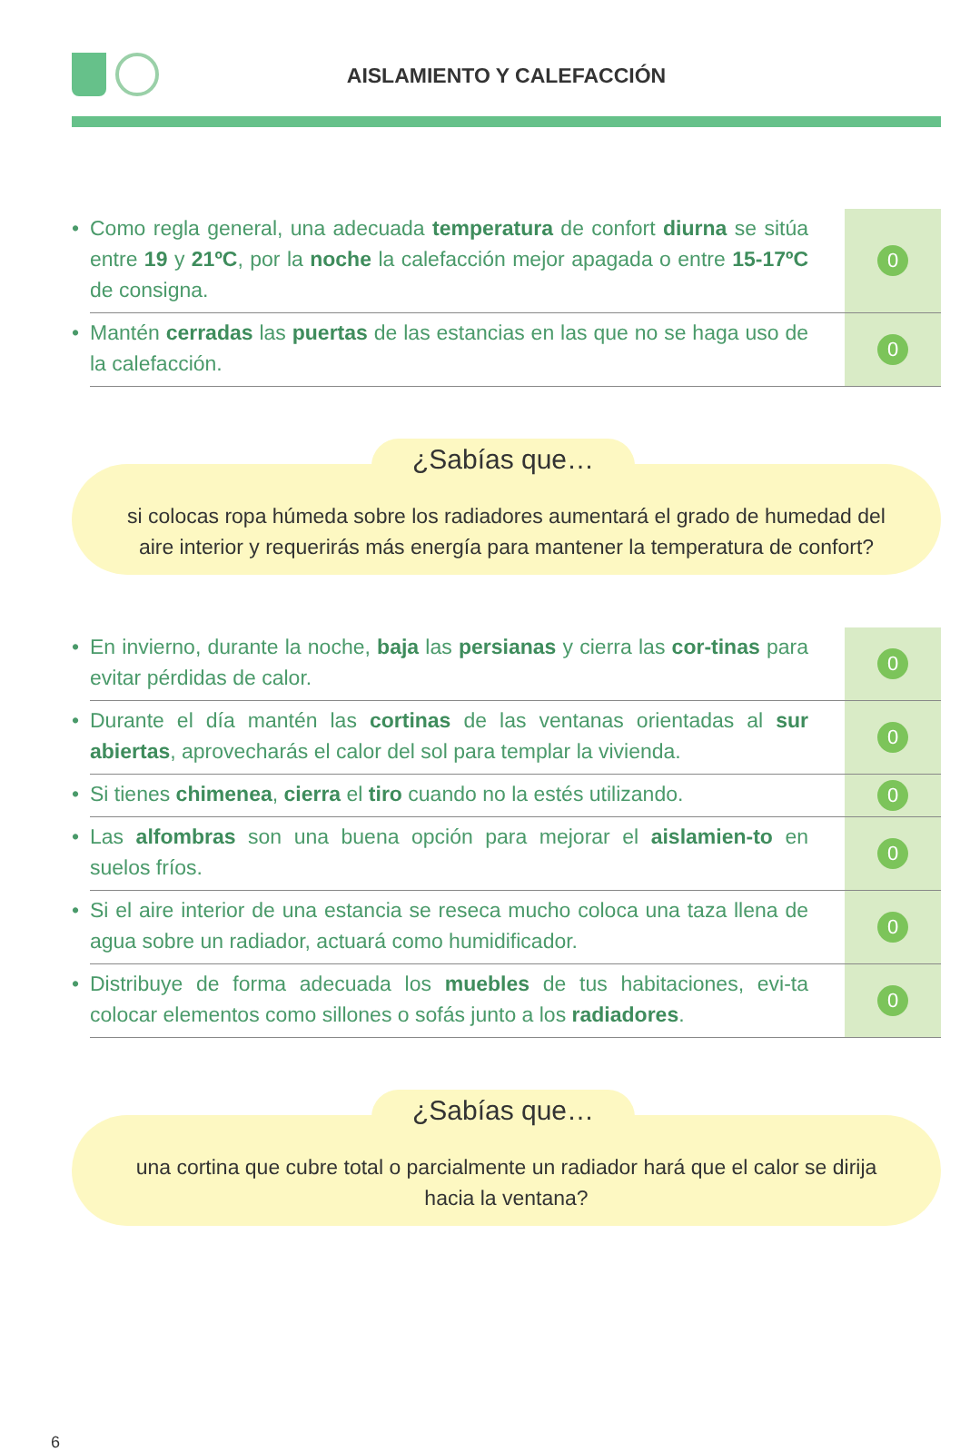AISLAMIENTO Y CALEFACCIÓN
• Como regla general, una adecuada temperatura de confort diurna se sitúa entre 19 y 21ºC, por la noche la calefacción mejor apagada o entre 15-17ºC de consigna.
0
• Mantén cerradas las puertas de las estancias en las que no se haga uso de la calefacción.
0
¿Sabías que…
si colocas ropa húmeda sobre los radiadores aumentará el grado de humedad del aire interior y requerirás más energía para mantener la temperatura de confort?
• En invierno, durante la noche, baja las persianas y cierra las cor-tinas para evitar pérdidas de calor.
0
• Durante el día mantén las cortinas de las ventanas orientadas al sur abiertas, aprovecharás el calor del sol para templar la vivienda.
0
• Si tienes chimenea, cierra el tiro cuando no la estés utilizando.
0
• Las alfombras son una buena opción para mejorar el aislamien-to en suelos fríos.
0
• Si el aire interior de una estancia se reseca mucho coloca una taza llena de agua sobre un radiador, actuará como humidificador.
0
• Distribuye de forma adecuada los muebles de tus habitaciones, evi-ta colocar elementos como sillones o sofás junto a los radiadores.
0
¿Sabías que…
una cortina que cubre total o parcialmente un radiador hará que el calor se dirija hacia la ventana?
6